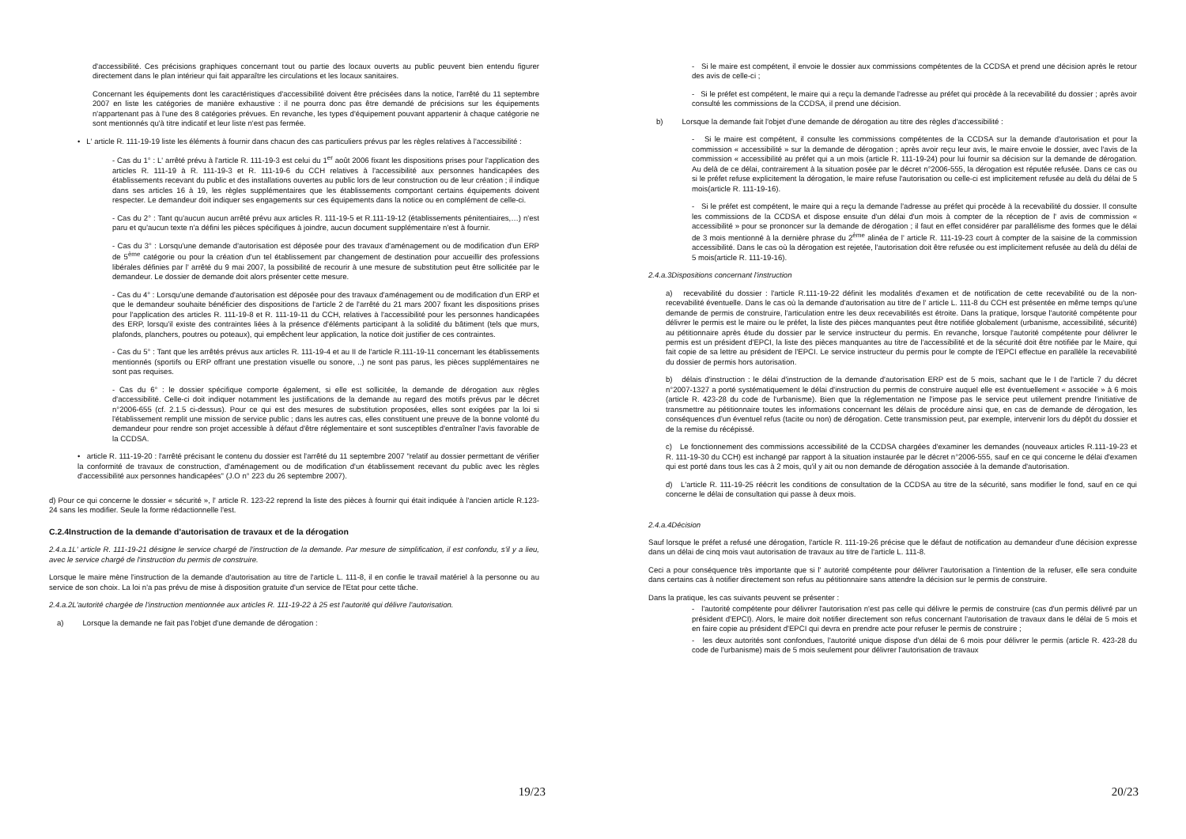d'accessibilité. Ces précisions graphiques concernant tout ou partie des locaux ouverts au public peuvent bien entendu figurer directement dans le plan intérieur qui fait apparaître les circulations et les locaux sanitaires.
Concernant les équipements dont les caractéristiques d'accessibilité doivent être précisées dans la notice, l'arrêté du 11 septembre 2007 en liste les catégories de manière exhaustive : il ne pourra donc pas être demandé de précisions sur les équipements n'appartenant pas à l'une des 8 catégories prévues. En revanche, les types d'équipement pouvant appartenir à chaque catégorie ne sont mentionnés qu'à titre indicatif et leur liste n'est pas fermée.
• L' article R. 111-19-19 liste les éléments à fournir dans chacun des cas particuliers prévus par les règles relatives à l'accessibilité :
- Cas du 1° : L' arrêté prévu à l'article R. 111-19-3 est celui du 1<sup>er</sup> août 2006 fixant les dispositions prises pour l'application des articles R. 111-19 à R. 111-19-3 et R. 111-19-6 du CCH relatives à l'accessibilité aux personnes handicapées des établissements recevant du public et des installations ouvertes au public lors de leur construction ou de leur création ; il indique dans ses articles 16 à 19, les règles supplémentaires que les établissements comportant certains équipements doivent respecter. Le demandeur doit indiquer ses engagements sur ces équipements dans la notice ou en complément de celle-ci.
- Cas du 2° : Tant qu'aucun aucun arrêté prévu aux articles R. 111-19-5 et R.111-19-12 (établissements pénitentiaires,…) n'est paru et qu'aucun texte n'a défini les pièces spécifiques à joindre, aucun document supplémentaire n'est à fournir.
- Cas du 3° : Lorsqu'une demande d'autorisation est déposée pour des travaux d'aménagement ou de modification d'un ERP de 5<sup>ème</sup> catégorie ou pour la création d'un tel établissement par changement de destination pour accueillir des professions libérales définies par l' arrêté du 9 mai 2007, la possibilité de recourir à une mesure de substitution peut être sollicitée par le demandeur. Le dossier de demande doit alors présenter cette mesure.
- Cas du 4° : Lorsqu'une demande d'autorisation est déposée pour des travaux d'aménagement ou de modification d'un ERP et que le demandeur souhaite bénéficier des dispositions de l'article 2 de l'arrêté du 21 mars 2007 fixant les dispositions prises pour l'application des articles R. 111-19-8 et R. 111-19-11 du CCH, relatives à l'accessibilité pour les personnes handicapées des ERP, lorsqu'il existe des contraintes liées à la présence d'éléments participant à la solidité du bâtiment (tels que murs, plafonds, planchers, poutres ou poteaux), qui empêchent leur application, la notice doit justifier de ces contraintes.
- Cas du 5° : Tant que les arrêtés prévus aux articles R. 111-19-4 et au II de l'article R.111-19-11 concernant les établissements mentionnés (sportifs ou ERP offrant une prestation visuelle ou sonore, ..) ne sont pas parus, les pièces supplémentaires ne sont pas requises.
- Cas du 6° : le dossier spécifique comporte également, si elle est sollicitée, la demande de dérogation aux règles d'accessibilité. Celle-ci doit indiquer notamment les justifications de la demande au regard des motifs prévus par le décret n°2006-655 (cf. 2.1.5 ci-dessus). Pour ce qui est des mesures de substitution proposées, elles sont exigées par la loi si l'établissement remplit une mission de service public ; dans les autres cas, elles constituent une preuve de la bonne volonté du demandeur pour rendre son projet accessible à défaut d'être réglementaire et sont susceptibles d'entraîner l'avis favorable de la CCDSA.
• article R. 111-19-20 : l'arrêté précisant le contenu du dossier est l'arrêté du 11 septembre 2007 "relatif au dossier permettant de vérifier la conformité de travaux de construction, d'aménagement ou de modification d'un établissement recevant du public avec les règles d'accessibilité aux personnes handicapées" (J.O n° 223 du 26 septembre 2007).
d) Pour ce qui concerne le dossier « sécurité », l' article R. 123-22 reprend la liste des pièces à fournir qui était indiquée à l'ancien article R.123-24 sans les modifier. Seule la forme rédactionnelle l'est.
C.2.4Instruction de la demande d'autorisation de travaux et de la dérogation
2.4.a.1L' article R. 111-19-21 désigne le service chargé de l'instruction de la demande. Par mesure de simplification, il est confondu, s'il y a lieu, avec le service chargé de l'instruction du permis de construire.
Lorsque le maire mène l'instruction de la demande d'autorisation au titre de l'article L. 111-8, il en confie le travail matériel à la personne ou au service de son choix. La loi n'a pas prévu de mise à disposition gratuite d'un service de l'Etat pour cette tâche.
2.4.a.2L'autorité chargée de l'instruction mentionnée aux articles R. 111-19-22 à 25 est l'autorité qui délivre l'autorisation.
a) Lorsque la demande ne fait pas l'objet d'une demande de dérogation :
19/23
- Si le maire est compétent, il envoie le dossier aux commissions compétentes de la CCDSA et prend une décision après le retour des avis de celle-ci ;
- Si le préfet est compétent, le maire qui a reçu la demande l'adresse au préfet qui procède à la recevabilité du dossier ; après avoir consulté les commissions de la CCDSA, il prend une décision.
b) Lorsque la demande fait l'objet d'une demande de dérogation au titre des règles d'accessibilité :
- Si le maire est compétent, il consulte les commissions compétentes de la CCDSA sur la demande d'autorisation et pour la commission « accessibilité » sur la demande de dérogation ; après avoir reçu leur avis, le maire envoie le dossier, avec l'avis de la commission « accessibilité au préfet qui a un mois (article R. 111-19-24) pour lui fournir sa décision sur la demande de dérogation. Au delà de ce délai, contrairement à la situation posée par le décret n°2006-555, la dérogation est réputée refusée. Dans ce cas ou si le préfet refuse explicitement la dérogation, le maire refuse l'autorisation ou celle-ci est implicitement refusée au delà du délai de 5 mois(article R. 111-19-16).
- Si le préfet est compétent, le maire qui a reçu la demande l'adresse au préfet qui procède à la recevabilité du dossier. Il consulte les commissions de la CCDSA et dispose ensuite d'un délai d'un mois à compter de la réception de l' avis de commission « accessibilité » pour se prononcer sur la demande de dérogation ; il faut en effet considérer par parallélisme des formes que le délai de 3 mois mentionné à la dernière phrase du 2<sup>ème</sup> alinéa de l' article R. 111-19-23 court à compter de la saisine de la commission accessibilité. Dans le cas où la dérogation est rejetée, l'autorisation doit être refusée ou est implicitement refusée au delà du délai de 5 mois(article R. 111-19-16).
2.4.a.3Dispositions concernant l'instruction
a) recevabilité du dossier : l'article R.111-19-22 définit les modalités d'examen et de notification de cette recevabilité ou de la non-recevabilité éventuelle. Dans le cas où la demande d'autorisation au titre de l' article L. 111-8 du CCH est présentée en même temps qu'une demande de permis de construire, l'articulation entre les deux recevabilités est étroite. Dans la pratique, lorsque l'autorité compétente pour délivrer le permis est le maire ou le préfet, la liste des pièces manquantes peut être notifiée globalement (urbanisme, accessibilité, sécurité) au pétitionnaire après étude du dossier par le service instructeur du permis. En revanche, lorsque l'autorité compétente pour délivrer le permis est un président d'EPCI, la liste des pièces manquantes au titre de l'accessibilité et de la sécurité doit être notifiée par le Maire, qui fait copie de sa lettre au président de l'EPCI. Le service instructeur du permis pour le compte de l'EPCI effectue en parallèle la recevabilité du dossier de permis hors autorisation.
b) délais d'instruction : le délai d'instruction de la demande d'autorisation ERP est de 5 mois, sachant que le I de l'article 7 du décret n°2007-1327 a porté systématiquement le délai d'instruction du permis de construire auquel elle est éventuellement « associée » à 6 mois (article R. 423-28 du code de l'urbanisme). Bien que la réglementation ne l'impose pas le service peut utilement prendre l'initiative de transmettre au pétitionnaire toutes les informations concernant les délais de procédure ainsi que, en cas de demande de dérogation, les conséquences d'un éventuel refus (tacite ou non) de dérogation. Cette transmission peut, par exemple, intervenir lors du dépôt du dossier et de la remise du récépissé.
c) Le fonctionnement des commissions accessibilité de la CCDSA chargées d'examiner les demandes (nouveaux articles R.111-19-23 et R. 111-19-30 du CCH) est inchangé par rapport à la situation instaurée par le décret n°2006-555, sauf en ce qui concerne le délai d'examen qui est porté dans tous les cas à 2 mois, qu'il y ait ou non demande de dérogation associée à la demande d'autorisation.
d) L'article R. 111-19-25 réécrit les conditions de consultation de la CCDSA au titre de la sécurité, sans modifier le fond, sauf en ce qui concerne le délai de consultation qui passe à deux mois.
2.4.a.4Décision
Sauf lorsque le préfet a refusé une dérogation, l'article R. 111-19-26 précise que le défaut de notification au demandeur d'une décision expresse dans un délai de cinq mois vaut autorisation de travaux au titre de l'article L. 111-8.
Ceci a pour conséquence très importante que si l' autorité compétente pour délivrer l'autorisation a l'intention de la refuser, elle sera conduite dans certains cas à notifier directement son refus au pétitionnaire sans attendre la décision sur le permis de construire.
Dans la pratique, les cas suivants peuvent se présenter :
- l'autorité compétente pour délivrer l'autorisation n'est pas celle qui délivre le permis de construire (cas d'un permis délivré par un président d'EPCI). Alors, le maire doit notifier directement son refus concernant l'autorisation de travaux dans le délai de 5 mois et en faire copie au président d'EPCI qui devra en prendre acte pour refuser le permis de construire ;
- les deux autorités sont confondues, l'autorité unique dispose d'un délai de 6 mois pour délivrer le permis (article R. 423-28 du code de l'urbanisme) mais de 5 mois seulement pour délivrer l'autorisation de travaux
20/23